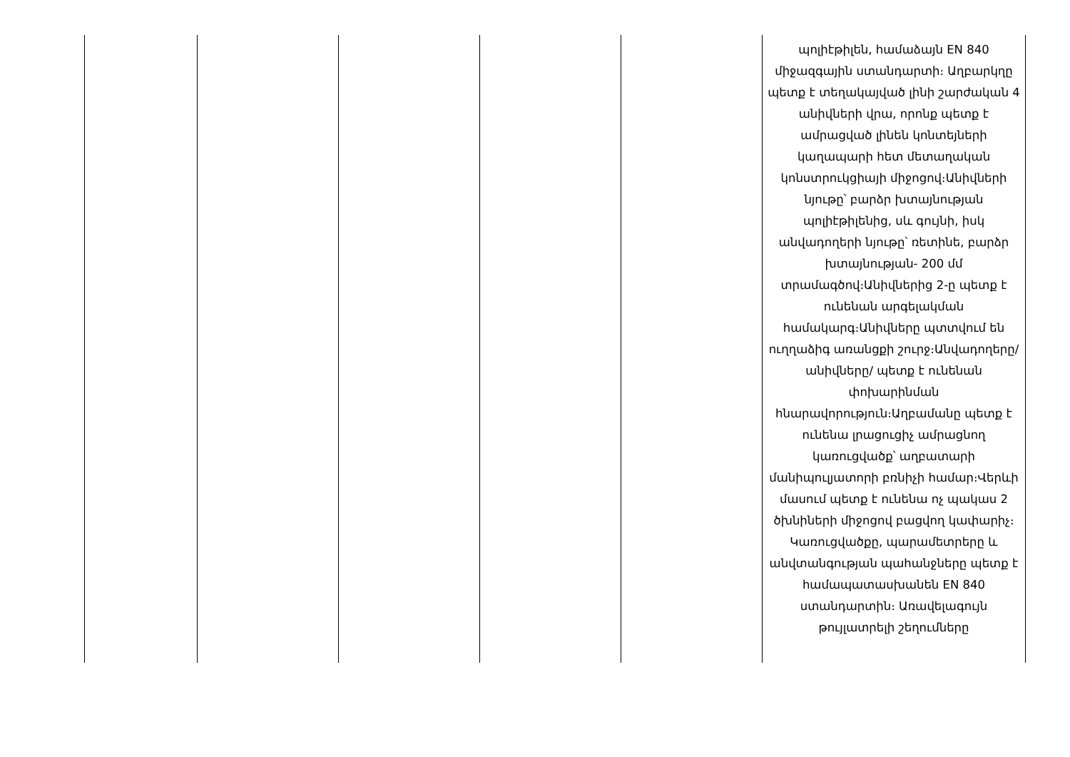| | | | | | պոլիէթիլեն, համաձայն EN 840 միջազգային ստանդարտի։ Աղբարկղը պետք է տեղակայված լինի շարժական 4 անիվների վրա, որոնք պետք է ամրացված լինեն կոնտեյների կաղապարի հետ մետաղական կոնստրուկցիայի միջոցով։Անիվների նյութը՝ բարձր խտայնության պոլիէթիլենից, սև գույնի, իսկ անվադողերի նյութը՝ ռետինե, բարձր խտայնության- 200 մմ տրամագծով։Անիվներից 2-ը պետք է ունենան արգելակման համակարգ։Անիվները պտտվում են ուղղաձիգ առանցքի շուրջ։Անվադողերը/անիվները/ պետք է ունենան փոխարինման հնարավորություն։Աղբամանը պետք է ունենա լրացուցիչ ամրացնող կառուցվածք՝ աղբատարի մանիպուլյատորի բռնիչի համար։Վերևի մասում պետք է ունենա ոչ պակաս 2 ծխնիների միջոցով բացվող կափարիչ։ Կառուցվածքը, պարամետրերը և անվտանգության պահանջները պետք է համապատասխանեն EN 840 ստանդարտին։ Առավելագույն թույլատրելի շեղումները |